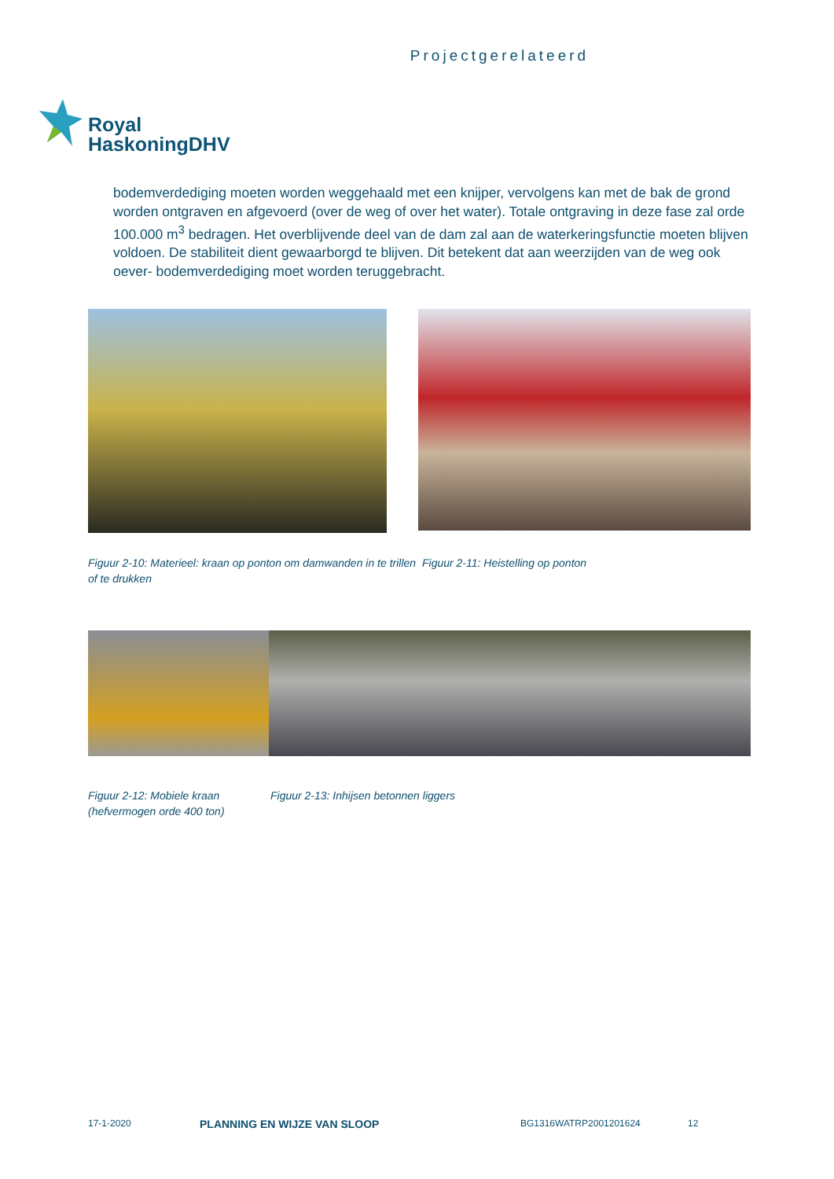Projectgerelateerd
Royal
HaskoningDHV
bodemverdediging moeten worden weggehaald met een knijper, vervolgens kan met de bak de grond worden ontgraven en afgevoerd (over de weg of over het water). Totale ontgraving in deze fase zal orde 100.000 m<sup>3</sup> bedragen. Het overblijvende deel van de dam zal aan de waterkeringsfunctie moeten blijven voldoen. De stabiliteit dient gewaarborgd te blijven. Dit betekent dat aan weerzijden van de weg ook oever- bodemverdediging moet worden teruggebracht.
Figuur 2-10: Materieel: kraan op ponton om damwanden in te trillen of te drukken
Figuur 2-11: Heistelling op ponton
Figuur 2-12: Mobiele kraan (hefvermogen orde 400 ton)
Figuur 2-13: Inhijsen betonnen liggers
17-1-2020 PLANNING EN WIJZE VAN SLOOP BG1316WATRP2001201624 12